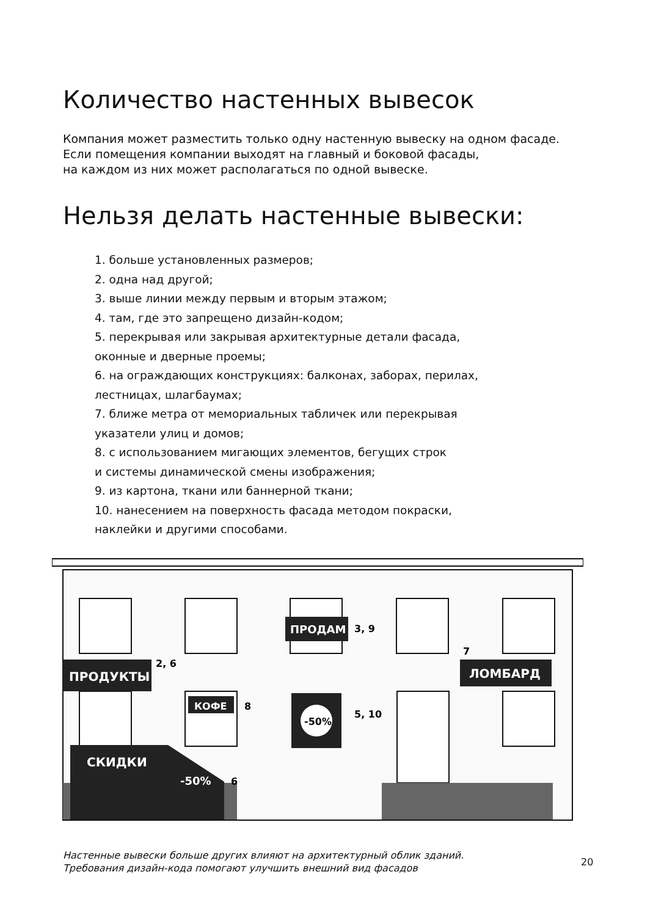Количество настенных вывесок
Компания может разместить только одну настенную вывеску на одном фасаде.
Если помещения компании выходят на главный и боковой фасады,
на каждом из них может располагаться по одной вывеске.
Нельзя делать настенные вывески:
1. больше установленных размеров;
2. одна над другой;
3. выше линии между первым и вторым этажом;
4. там, где это запрещено дизайн-кодом;
5. перекрывая или закрывая архитектурные детали фасада,
оконные и дверные проемы;
6. на ограждающих конструкциях: балконах, заборах, перилах,
лестницах, шлагбаумах;
7. ближе метра от мемориальных табличек или перекрывая
указатели улиц и домов;
8. с использованием мигающих элементов, бегущих строк
и системы динамической смены изображения;
9. из картона, ткани или баннерной ткани;
10. нанесением на поверхность фасада методом покраски,
наклейки и другими способами.
ПРОДУКТЫ
2, 6
ПРОДАМ
3, 9
ЛОМБАРД
7
КОФЕ
8
-50%
5, 10
СКИДКИ
-50%
6
Настенные вывески больше других влияют на архитектурный облик зданий.
Требования дизайн-кода помогают улучшить внешний вид фасадов
20